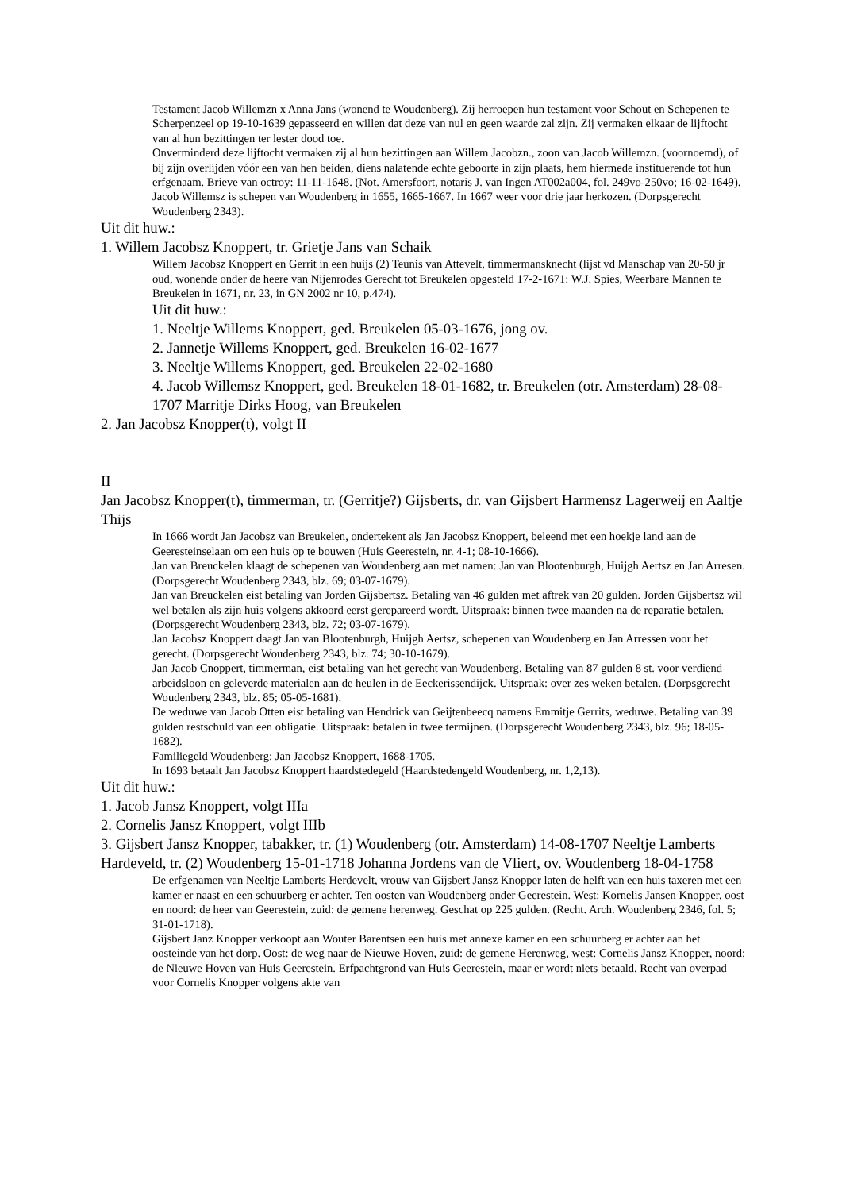Testament Jacob Willemzn x Anna Jans (wonend te Woudenberg). Zij herroepen hun testament voor Schout en Schepenen te Scherpenzeel op 19-10-1639 gepasseerd en willen dat deze van nul en geen waarde zal zijn. Zij vermaken elkaar de lijftocht van al hun bezittingen ter lester dood toe.
Onverminderd deze lijftocht vermaken zij al hun bezittingen aan Willem Jacobzn., zoon van Jacob Willemzn. (voornoemd), of bij zijn overlijden vóór een van hen beiden, diens nalatende echte geboorte in zijn plaats, hem hiermede instituerende tot hun erfgenaam. Brieve van octroy: 11-11-1648. (Not. Amersfoort, notaris J. van Ingen AT002a004, fol. 249vo-250vo; 16-02-1649).
Jacob Willemsz is schepen van Woudenberg in 1655, 1665-1667. In 1667 weer voor drie jaar herkozen. (Dorpsgerecht Woudenberg 2343).
Uit dit huw.:
1. Willem Jacobsz Knoppert, tr. Grietje Jans van Schaik
Willem Jacobsz Knoppert en Gerrit in een huijs (2) Teunis van Attevelt, timmermansknecht (lijst vd Manschap van 20-50 jr oud, wonende onder de heere van Nijenrodes Gerecht tot Breukelen opgesteld 17-2-1671: W.J. Spies, Weerbare Mannen te Breukelen in 1671, nr. 23, in GN 2002 nr 10, p.474).
Uit dit huw.:
1. Neeltje Willems Knoppert, ged. Breukelen 05-03-1676, jong ov.
2. Jannetje Willems Knoppert, ged. Breukelen 16-02-1677
3. Neeltje Willems Knoppert, ged. Breukelen 22-02-1680
4. Jacob Willemsz Knoppert, ged. Breukelen 18-01-1682, tr. Breukelen (otr. Amsterdam) 28-08-1707 Marritje Dirks Hoog, van Breukelen
2. Jan Jacobsz Knopper(t), volgt II
II
Jan Jacobsz Knopper(t), timmerman, tr. (Gerritje?) Gijsberts, dr. van Gijsbert Harmensz Lagerweij en Aaltje Thijs
In 1666 wordt Jan Jacobsz van Breukelen, ondertekent als Jan Jacobsz Knoppert, beleend met een hoekje land aan de Geeresteinselaan om een huis op te bouwen (Huis Geerestein, nr. 4-1; 08-10-1666).
Jan van Breuckelen klaagt de schepenen van Woudenberg aan met namen: Jan van Blootenburgh, Huijgh Aertsz en Jan Arresen. (Dorpsgerecht Woudenberg 2343, blz. 69; 03-07-1679).
Jan van Breuckelen eist betaling van Jorden Gijsbertsz. Betaling van 46 gulden met aftrek van 20 gulden. Jorden Gijsbertsz wil wel betalen als zijn huis volgens akkoord eerst gerepareerd wordt. Uitspraak: binnen twee maanden na de reparatie betalen. (Dorpsgerecht Woudenberg 2343, blz. 72; 03-07-1679).
Jan Jacobsz Knoppert daagt Jan van Blootenburgh, Huijgh Aertsz, schepenen van Woudenberg en Jan Arressen voor het gerecht. (Dorpsgerecht Woudenberg 2343, blz. 74; 30-10-1679).
Jan Jacob Cnoppert, timmerman, eist betaling van het gerecht van Woudenberg. Betaling van 87 gulden 8 st. voor verdiend arbeidsloon en geleverde materialen aan de heulen in de Eeckerissendijck. Uitspraak: over zes weken betalen. (Dorpsgerecht Woudenberg 2343, blz. 85; 05-05-1681).
De weduwe van Jacob Otten eist betaling van Hendrick van Geijtenbeecq namens Emmitje Gerrits, weduwe. Betaling van 39 gulden restschuld van een obligatie. Uitspraak: betalen in twee termijnen. (Dorpsgerecht Woudenberg 2343, blz. 96; 18-05-1682).
Familiegeld Woudenberg: Jan Jacobsz Knoppert, 1688-1705.
In 1693 betaalt Jan Jacobsz Knoppert haardstedegeld (Haardstedengeld Woudenberg, nr. 1,2,13).
Uit dit huw.:
1. Jacob Jansz Knoppert, volgt IIIa
2. Cornelis Jansz Knoppert, volgt IIIb
3. Gijsbert Jansz Knopper, tabakker, tr. (1) Woudenberg (otr. Amsterdam) 14-08-1707 Neeltje Lamberts Hardeveld, tr. (2) Woudenberg 15-01-1718 Johanna Jordens van de Vliert, ov. Woudenberg 18-04-1758
De erfgenamen van Neeltje Lamberts Herdevelt, vrouw van Gijsbert Jansz Knopper laten de helft van een huis taxeren met een kamer er naast en een schuurberg er achter. Ten oosten van Woudenberg onder Geerestein. West: Kornelis Jansen Knopper, oost en noord: de heer van Geerestein, zuid: de gemene herenweg. Geschat op 225 gulden. (Recht. Arch. Woudenberg 2346, fol. 5; 31-01-1718).
Gijsbert Janz Knopper verkoopt aan Wouter Barentsen een huis met annexe kamer en een schuurberg er achter aan het oosteinde van het dorp. Oost: de weg naar de Nieuwe Hoven, zuid: de gemene Herenweg, west: Cornelis Jansz Knopper, noord: de Nieuwe Hoven van Huis Geerestein. Erfpachtgrond van Huis Geerestein, maar er wordt niets betaald. Recht van overpad voor Cornelis Knopper volgens akte van